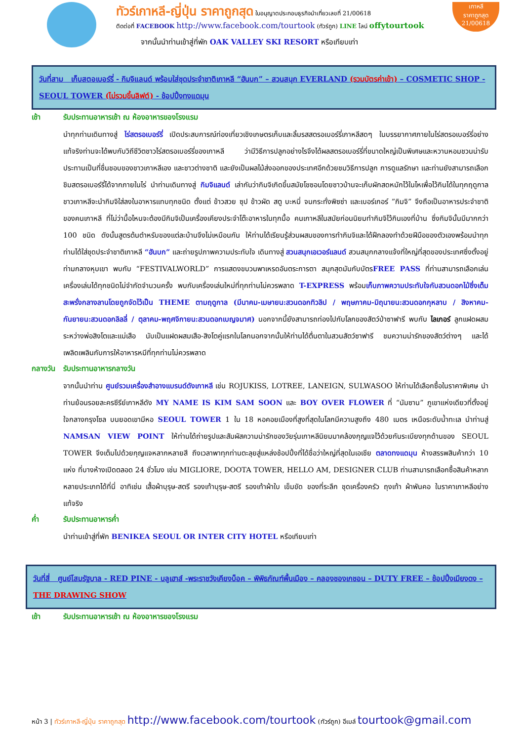ทัวร์เกาหลี-ญี่ปุ่น ราคาถูกสุด ใบอนุญาตประกอบธุรกิจนำเที่ยวเลขที่ 21/00618
ติดต่อที่ FACEBOOK http://www.facebook.com/tourtook (ทัวร์ถูก) LINE ไลน์ offytourtook
จากนั้นนำท่านเข้าสู่ที่พัก OAK VALLEY SKI RESORT หรือเทียบเท่า
เกาหลี
ราคาถูกสุด
21/00618
วันที่สาม เก็บสตอเบอร์รี่ - กิมจิแลนด์ พร้อมใส่ชุดประจำชาติเกาหลี “ฮันบก” – สวนสนุก EVERLAND (รวมบัตรค่าเข้า) – COSMETIC SHOP - SEOUL TOWER (ไม่รวมขึ้นลิฟต์) - ช้อปปิ้งทงแดมุน
เช้า รับประทานอาหารเช้า ณ ห้องอาหารของโรงแรม
นำทุกท่านเดินทางสู่ ไร่สตรอเบอร์รี่ เปิดประสบการณ์ท่องเที่ยวเชิงเกษตรเก็บและลิ้มรสสตรอเบอร์รี่เกาหลีสดๆ ในบรรยากาศภายในไร่สตรอเบอร์รี่อย่างแท้จริงท่านจะได้พบกับวิถีชีวิตชาวไร่สตรอเบอร์รี่ของเกาหลี ว่ามีวิธีการปลูกอย่างไรจึงได้ผลสตรอเบอร์รี่ที่ขนาดใหญ่เป็นพิเศษและหวานหอมชวนน่ารับประทานเป็นที่ชื่นชอบของชาวเกาหลีเอง และชาวต่างชาติ และยังเป็นผลไม้ส่งออกของประเทศอีกด้วยชมวิธีการปลูก การดูแลรักษา และท่านยังสามารถเลือกชิมสตรอเบอร์รี่ได้จากภายในไร่ นำท่านเดินทางสู่ กิมจิแลนด์ เล่ากันว่ากิมจิเกิดขึ้นสมัยโชซอนโดยชาวบ้านจะเก็บผักสดหมักไว้ในไหเพื่อไว้กินได้ในทุกฤดูกาล ชาวเกาหลีจะนำกิมจิใส่ลงในอาหารแทบทุกชนิด ตั้งแต่ ข้าวสวย ซุป ข้าวผัด สตู บะหมี่ จนกระทั่งพิซซ่า และเบอร์เกอร์ ”กิมจิ” จึงถือเป็นอาหารประจำชาติของคนเกาหลี ที่ไม่ว่ามื้อไหนจะต้องมีกิมจิเป็นเครื่องเคียงประจำโต๊ะอาหารในทุกมื้อ คนเกาหลีในสมัยก่อนนิยมทำกิมจิไว้กินเองที่บ้าน ซึ่งกิมจินั้นมีมากกว่า 100 ชนิด ดังนั้นสูตรต้นตำหรับของแต่ละบ้านจึงไม่เหมือนกัน ให้ท่านได้เรียนรู้ส่วนผสมของการทำกิมจิและได้ฝึกลองทำด้วยฝีมือของตัวเองพร้อมนำทุกท่านได้ใส่ชุดประจำชาติเกาหลี “ฮันบก” และถ่ายรูปภาพความประทับใจ เดินทางสู่ สวนสนุกเอเวอร์แลนด์ สวนสนุกกลางแจ้งที่ใหญ่ที่สุดของประเทศซึ่งตั้งอยู่ท่ามกลางหุบเขา พบกับ “FESTIVALWORLD” การแสดงขบวนพาเหรดอันตระการตา สนุกสุดมันกับบัตรFREE PASS ที่ท่านสามารถเลือกเล่นเครื่องเล่นได้ทุกชนิดไม่จำกัดจำนวนครั้ง พบกับเครื่องเล่นใหม่ที่ทุกท่านไม่ควรพลาด T-EXPRESS พร้อมเก็บภาพความประทับใจกับสวนดอกไม้ซึ่งเต็มสะพรั่งกลางลานโดยถูกจัดไว้เป็น THEME ตามฤดูกาล (มีนาคม-เมษายน:สวนดอกทิวลิป / พฤษภาคม-มิถุนายน:สวนดอกกุหลาบ / สิงหาคม-กันยายน:สวนดอกลิลลี่ / ตุลาคม-พฤศจิกายน:สวนดอกเบญจมาศ) นอกจากนี้ยังสามารถท่องไปกับโลกของสัตว์ป่าซาฟารี พบกับ ไลเกอร์ ลูกแฝดผสมระหว่างพ่อสิงโตและแม่เสือ นับเป็นแฝดผสมเสือ-สิงโตคู่แรกในโลกนอกจากนั้นให้ท่านได้ตื่นตาในสวนสัตว์ซาฟารี ชมความน่ารักของสัตว์ต่างๆ และได้เพลิดเพลินกับการให้อาหารหมีที่ทุกท่านไม่ควรพลาด
กลางวัน รับประทานอาหารกลางวัน
จากนั้นนำท่าน ศูนย์รวมเครื่องสำอางแบรนด์ดังเกาหลี เช่น ROJUKISS, LOTREE, LANEIGN, SULWASOO ให้ท่านได้เลือกซื้อในราคาพิเศษ นำท่านย้อนรอยละครซีรีย์เกาหลีดัง MY NAME IS KIM SAM SOON และ BOY OVER FLOWER ที่ “นัมซาน” ภูเขาแห่งเดียวที่ตั้งอยู่ใจกลางกรุงโซล บนยอดเขามีหอ SEOUL TOWER 1 ใน 18 หอคอยเมืองที่สูงที่สุดในโลกมีความสูงถึง 480 เมตร เหนือระดับน้ำทะเล นำท่านสู่ NAMSAN VIEW POINT ให้ท่านได้ถ่ายรูปและสัมผัสความน่ารักของวัยรุ่นเกาหลีนิยมมาคล้องกุญแจไว้ด้วยกันระเบียงทุกด้านของ SEOUL TOWER จึงเต็มไปด้วยกุญแจหลากหลายสี ถึงเวลาพาทุกท่านตะลุยสู่แหล่งช้อปปิ้งที่ได้ชื่อว่าใหญ่ที่สุดในเอเชีย ตลาดทงแดมุน ห้างสรรพสินค้ากว่า 10 แห่ง ที่บางห้างเปิดตลอด 24 ชั่วโมง เช่น MIGLIORE, DOOTA TOWER, HELLO AM, DESIGNER CLUB ท่านสามารถเลือกซื้อสินค้าหลากหลายประเภทได้ที่นี่ อาทิเช่น เสื้อผ้าบุรุษ-สตรี รองเท้าบุรุษ-สตรี รองเท้าผ้าใบ เข็มขัด ของที่ระลึก ชุดเครื่องครัว ถุงเท้า ผ้าพันคอ ในราคาเกาหลีอย่างแท้จริง
ค่ำ รับประทานอาหารค่ำ
นำท่านเข้าสู่ที่พัก BENIKEA SEOUL OR INTER CITY HOTEL หรือเทียบเท่า
วันที่สี่ ศูนย์โสมรัฐบาล - RED PINE - บลูเฮาส์ -พระราชวังเคียงบ็อค – พิพิธภัณฑ์พื้นเมือง – คลองชองเกชอน – DUTY FREE – ช้อปปิ้งเมียงดง – THE DRAWING SHOW
เช้า รับประทานอาหารเช้า ณ ห้องอาหารของโรงแรม
หน้า 3 | ทัวร์เกาหลี-ญี่ปุ่น ราคาถูกสุด http://www.facebook.com/tourtook (ทัวร์ถูก) อีเมล์ tourtook@gmail.com